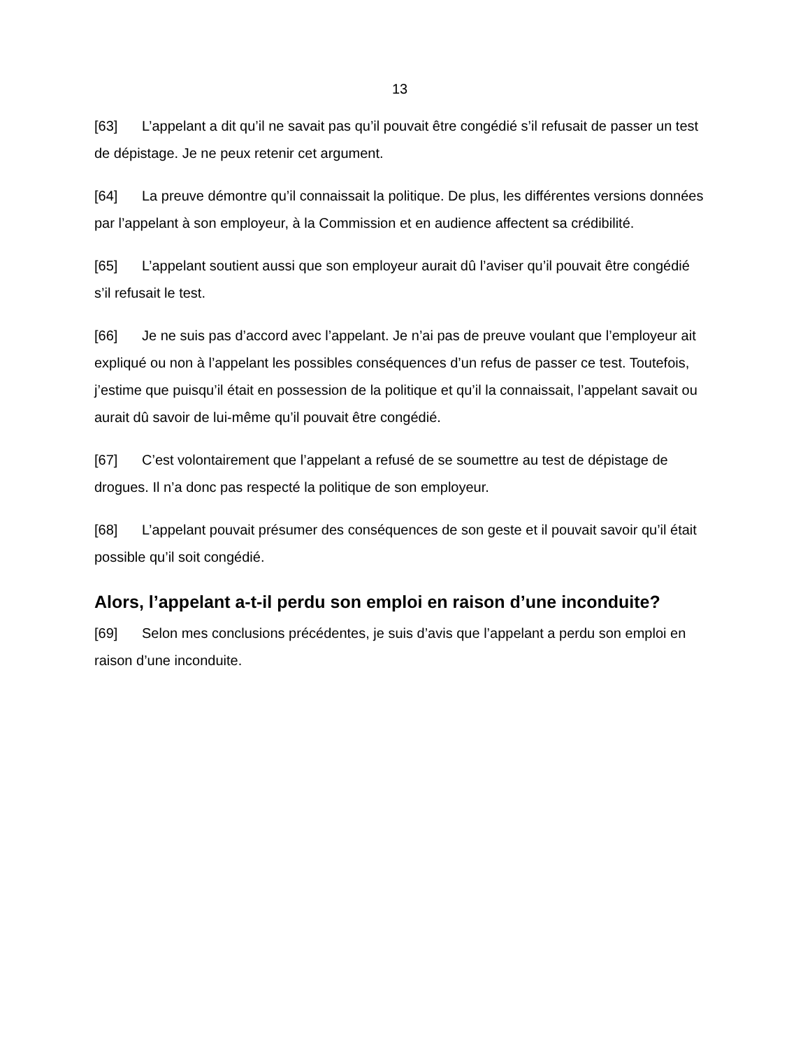13
[63] L’appelant a dit qu’il ne savait pas qu’il pouvait être congédié s’il refusait de passer un test de dépistage. Je ne peux retenir cet argument.
[64] La preuve démontre qu’il connaissait la politique. De plus, les différentes versions données par l’appelant à son employeur, à la Commission et en audience affectent sa crédibilité.
[65] L’appelant soutient aussi que son employeur aurait dû l’aviser qu’il pouvait être congédié s’il refusait le test.
[66] Je ne suis pas d’accord avec l’appelant. Je n’ai pas de preuve voulant que l’employeur ait expliqué ou non à l’appelant les possibles conséquences d’un refus de passer ce test. Toutefois, j’estime que puisqu’il était en possession de la politique et qu’il la connaissait, l’appelant savait ou aurait dû savoir de lui-même qu’il pouvait être congédié.
[67] C’est volontairement que l’appelant a refusé de se soumettre au test de dépistage de drogues. Il n’a donc pas respecté la politique de son employeur.
[68] L’appelant pouvait présumer des conséquences de son geste et il pouvait savoir qu’il était possible qu’il soit congédié.
Alors, l’appelant a-t-il perdu son emploi en raison d’une inconduite?
[69] Selon mes conclusions précédentes, je suis d’avis que l’appelant a perdu son emploi en raison d’une inconduite.